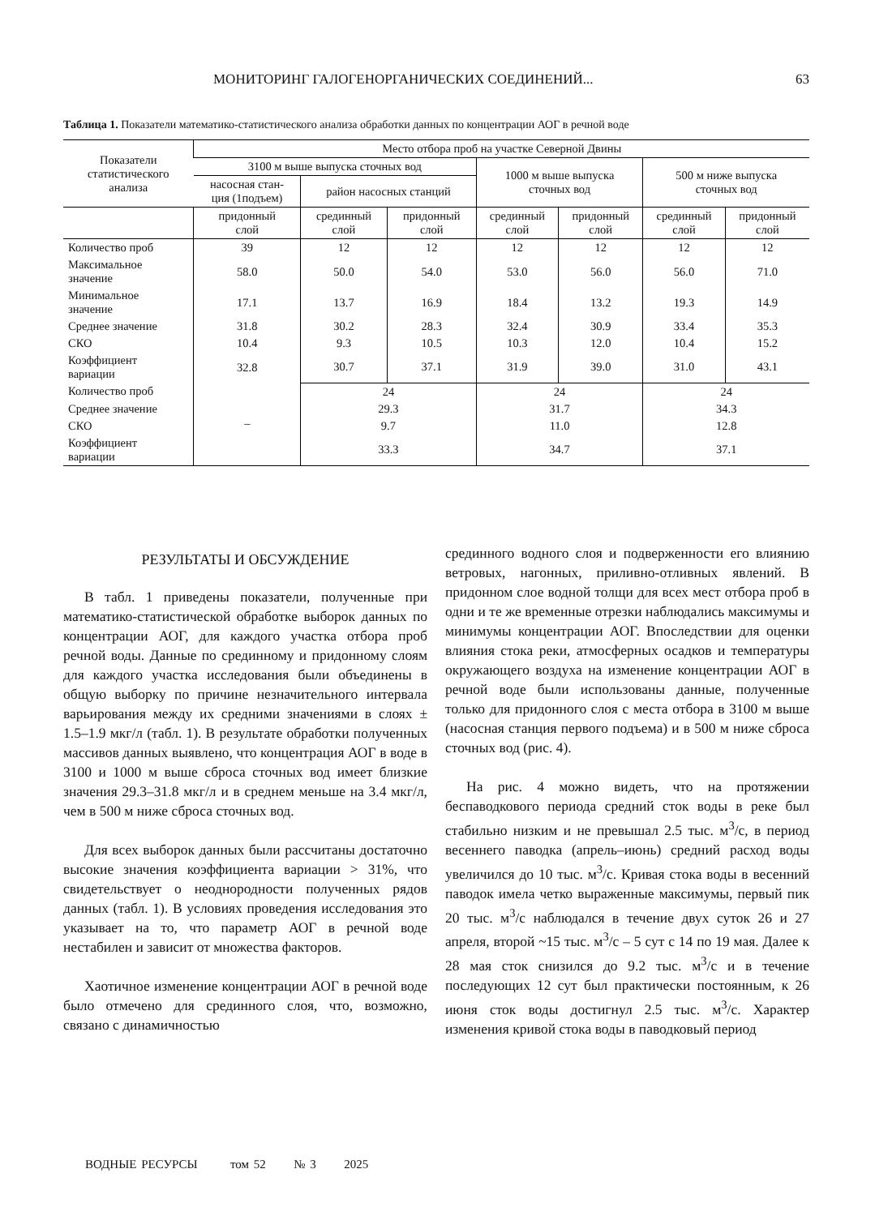МОНИТОРИНГ ГАЛОГЕНОРГАНИЧЕСКИХ СОЕДИНЕНИЙ... 63
Таблица 1. Показатели математико-статистического анализа обработки данных по концентрации АОГ в речной воде
| Показатели статистического анализа | Место отбора проб на участке Северной Двины | | | | | | |
| --- | --- | --- | --- | --- | --- | --- | --- |
| | 3100 м выше выпуска сточных вод | | | 1000 м выше выпуска сточных вод | | 500 м ниже выпуска сточных вод | |
| | насосная стан- ция (1подъем) | район насосных станций | | | | | |
| | придонный слой | срединный слой | придонный слой | срединный слой | придонный слой | срединный слой | придонный слой |
| Количество проб | 39 | 12 | 12 | 12 | 12 | 12 | 12 |
| Максимальное значение | 58.0 | 50.0 | 54.0 | 53.0 | 56.0 | 56.0 | 71.0 |
| Минимальное значение | 17.1 | 13.7 | 16.9 | 18.4 | 13.2 | 19.3 | 14.9 |
| Среднее значение | 31.8 | 30.2 | 28.3 | 32.4 | 30.9 | 33.4 | 35.3 |
| СКО | 10.4 | 9.3 | 10.5 | 10.3 | 12.0 | 10.4 | 15.2 |
| Коэффициент вариации | 32.8 | 30.7 | 37.1 | 31.9 | 39.0 | 31.0 | 43.1 |
| Количество проб | – | 24 | | 24 | | 24 | |
| Среднее значение | | 29.3 | | 31.7 | | 34.3 | |
| СКО | | 9.7 | | 11.0 | | 12.8 | |
| Коэффициент вариации | | 33.3 | | 34.7 | | 37.1 | |
РЕЗУЛЬТАТЫ И ОБСУЖДЕНИЕ
В табл. 1 приведены показатели, полученные при математико-статистической обработке выборок данных по концентрации АОГ, для каждого участка отбора проб речной воды. Данные по срединному и придонному слоям для каждого участка исследования были объединены в общую выборку по причине незначительного интервала варьирования между их средними значениями в слоях ± 1.5–1.9 мкг/л (табл. 1). В результате обработки полученных массивов данных выявлено, что концентрация АОГ в воде в 3100 и 1000 м выше сброса сточных вод имеет близкие значения 29.3–31.8 мкг/л и в среднем меньше на 3.4 мкг/л, чем в 500 м ниже сброса сточных вод.
Для всех выборок данных были рассчитаны достаточно высокие значения коэффициента вариации > 31%, что свидетельствует о неоднородности полученных рядов данных (табл. 1). В условиях проведения исследования это указывает на то, что параметр АОГ в речной воде нестабилен и зависит от множества факторов.
Хаотичное изменение концентрации АОГ в речной воде было отмечено для срединного слоя, что, возможно, связано с динамичностью
срединного водного слоя и подверженности его влиянию ветровых, нагонных, приливно-отливных явлений. В придонном слое водной толщи для всех мест отбора проб в одни и те же временные отрезки наблюдались максимумы и минимумы концентрации АОГ. Впоследствии для оценки влияния стока реки, атмосферных осадков и температуры окружающего воздуха на изменение концентрации АОГ в речной воде были использованы данные, полученные только для придонного слоя с места отбора в 3100 м выше (насосная станция первого подъема) и в 500 м ниже сброса сточных вод (рис. 4).
На рис. 4 можно видеть, что на протяжении беспаводкового периода средний сток воды в реке был стабильно низким и не превышал 2.5 тыс. м<sup>3</sup>/с, в период весеннего паводка (апрель–июнь) средний расход воды увеличился до 10 тыс. м<sup>3</sup>/с. Кривая стока воды в весенний паводок имела четко выраженные максимумы, первый пик 20 тыс. м<sup>3</sup>/с наблюдался в течение двух суток 26 и 27 апреля, второй ~15 тыс. м<sup>3</sup>/с – 5 сут с 14 по 19 мая. Далее к 28 мая сток снизился до 9.2 тыс. м<sup>3</sup>/с и в течение последующих 12 сут был практически постоянным, к 26 июня сток воды достигнул 2.5 тыс. м<sup>3</sup>/с. Характер изменения кривой стока воды в паводковый период
ВОДНЫЕ РЕСУРСЫ том 52 № 3 2025